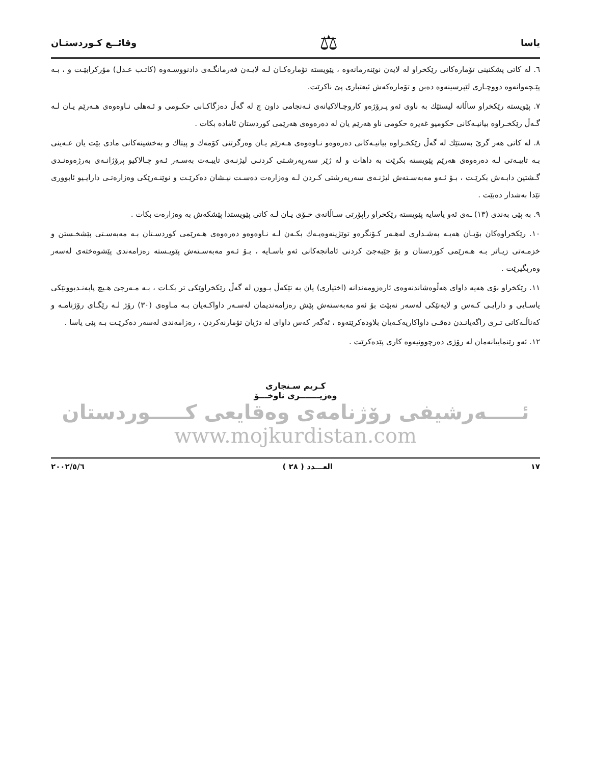یاسا ⚖ وقائــع كـوردستـان
٦. له كاتی پشكنینی تۆمارەكانی رێكخراو له لایەن نوێنەرمانەوە ، پێویستە تۆمارەكـان لـه لایـەن فەرمانگـەی دادنووسـەوە (كاتـب عـدل) مۆركرابێـت و ، بـه پێـچەوانەوە دووچـاری لێپرسینەوە دەبن و تۆمارەكەش ئیعتباری پێ ناكرێت.
٧. پێویسته رێكخراو ساڵانه لیستێك به ناوی ئەو پـرۆژەو كاروچـالاكیانەی ئـەنجامی داون چ له گەڵ دەزگاكـانی حكـومی و ئـەهلی نـاوەوەی هـەرێم یـان لـه گـەڵ رێكخـراوە بیانیـەكانی حكومیو غەیرە حكومی ناو هەرێم یان له دەرەوەی هەرێمی كوردستان ئامادە بكات .
٨. له كاتی هەر گرێ بەستێك له گەڵ رێكخـراوە بیانیـەكانی دەرەوەو نـاوەوەی هـەرێم یـان وەرگرتنی كۆمەك و پیتاك و بەخشینەكانی مادی بێت یان عـەینی بـه تایبـەتی لـه دەرەوەی هەرێم پێویسته بكرێت به داهات و له ژێر سەرپەرشـتی كردنـی لیژنـەی تایبـەت بەسـەر ئـەو چـالاكیو پرۆژانـەی بەرژەوەنـدی گـشتین دابـەش بكرێـت ، بـۆ ئـەو مەبەسـتەش لیژنـەی سەرپەرشتی كـردن لـه وەزارەت دەسـت نیـشان دەكرێـت و نوێنـەرێكی وەزارەتـی دارایـیو ئابووری تێدا بەشدار دەبێت .
٩. به پێی بەندی (١٣) ـەی ئەو یاسایه پێویسته رێكخراو راپۆرتی سـاڵانەی خـۆی یـان لـه كاتی پێویستدا پێشكەش به وەزارەت بكات .
١٠. رێكخراوەكان بۆیـان هەیـه بەشـداری لەهـەر كـۆنگرەو توێژینەوەیـەك بكـەن لـه نـاوەوەو دەرەوەی هـەرێمی كوردسـتان بـه مەبەسـتی پێشخـستن و خزمـەتی زیـاتر بـه هـەرێمی كوردستان و بۆ جێبەجێ كردنی ئامانجەكانی ئەو یاسـایه ، بـۆ ئـەو مەبەسـتەش پێویـسته رەزامەندی پێشوەختەی لەسەر وەربگیرێت .
١١. رێكخراو بۆی هەیه داوای هەڵوەشاندنەوەی ئارەزومەندانه (اختیاری) یان به تێكەڵ بـوون له گەڵ رێكخراوێكی تر بكـات ، بـه مـەرجێ هـیچ پابەنـدبوونێكی یاسـایی و دارایـی كـەس و لایەنێكی لەسەر نەبێت بۆ ئەو مەبەستەش پێش رەزامەندیمان لەسـەر داواكـەیان بـه مـاوەی (٣٠) رۆژ لـه رێگـای رۆژنامـه و كەناڵـەكانی تـری راگەیانـدن دەقـی داواكاریەكـەیان بلاودەكرێتەوە ، ئەگەر كەس داوای له دژیان تۆمارنەكردن ، رەزامەندی لەسەر دەكرێـت بـه پێی یاسا .
١٢. ئەو رێنماییانەمان له رۆژی دەرچوونیەوە كاری پێدەكرێت .
كـريم سـنجاری
وەزيـــــــری ناوخـــۆ
ئـــــەرشیفی رۆژنامەی وەقایعی كـــــوردستان
www.mojkurdistan.com
١٧ العـــدد ( ٢٨ ) ٢٠٠٢/٥/٦